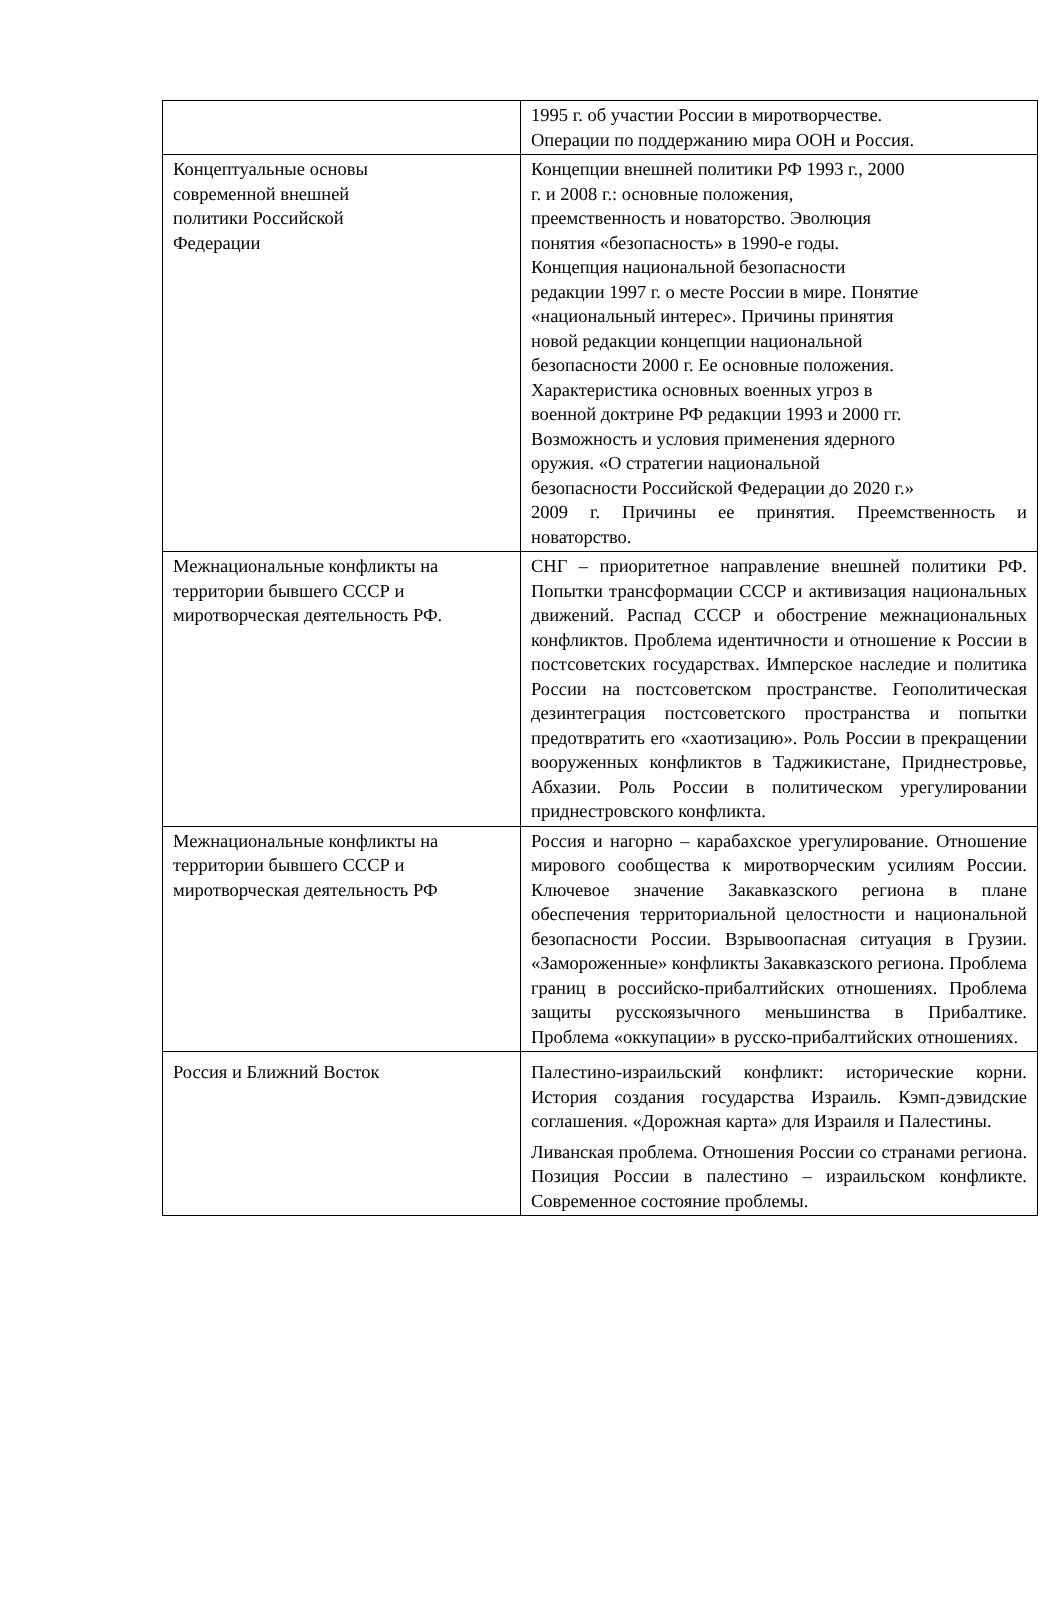| | 1995 г. об участии России в миротворчестве. Операции по поддержанию мира ООН и Россия. |
| Концептуальные основы современной внешней политики Российской Федерации | Концепции внешней политики РФ 1993 г., 2000 г. и 2008 г.: основные положения, преемственность и новаторство. Эволюция понятия «безопасность» в 1990-е годы. Концепция национальной безопасности редакции 1997 г. о месте России в мире. Понятие «национальный интерес». Причины принятия новой редакции концепции национальной безопасности 2000 г. Ее основные положения. Характеристика основных военных угроз в военной доктрине РФ редакции 1993 и 2000 гг. Возможность и условия применения ядерного оружия. «О стратегии национальной безопасности Российской Федерации до 2020 г.» 2009 г. Причины ее принятия. Преемственность и новаторство. |
| Межнациональные конфликты на территории бывшего СССР и миротворческая деятельность РФ. | СНГ – приоритетное направление внешней политики РФ. Попытки трансформации СССР и активизация национальных движений. Распад СССР и обострение межнациональных конфликтов. Проблема идентичности и отношение к России в постсоветских государствах. Имперское наследие и политика России на постсоветском пространстве. Геополитическая дезинтеграция постсоветского пространства и попытки предотвратить его «хаотизацию». Роль России в прекращении вооруженных конфликтов в Таджикистане, Приднестровье, Абхазии. Роль России в политическом урегулировании приднестровского конфликта. |
| Межнациональные конфликты на территории бывшего СССР и миротворческая деятельность РФ | Россия и нагорно – карабахское урегулирование. Отношение мирового сообщества к миротворческим усилиям России. Ключевое значение Закавказского региона в плане обеспечения территориальной целостности и национальной безопасности России. Взрывоопасная ситуация в Грузии. «Замороженные» конфликты Закавказского региона. Проблема границ в российско-прибалтийских отношениях. Проблема защиты русскоязычного меньшинства в Прибалтике. Проблема «оккупации» в русско-прибалтийских отношениях. |
| Россия и Ближний Восток | Палестино-израильский конфликт: исторические корни. История создания государства Израиль. Кэмп-дэвидские соглашения. «Дорожная карта» для Израиля и Палестины. Ливанская проблема. Отношения России со странами региона. Позиция России в палестино – израильском конфликте. Современное состояние проблемы. |